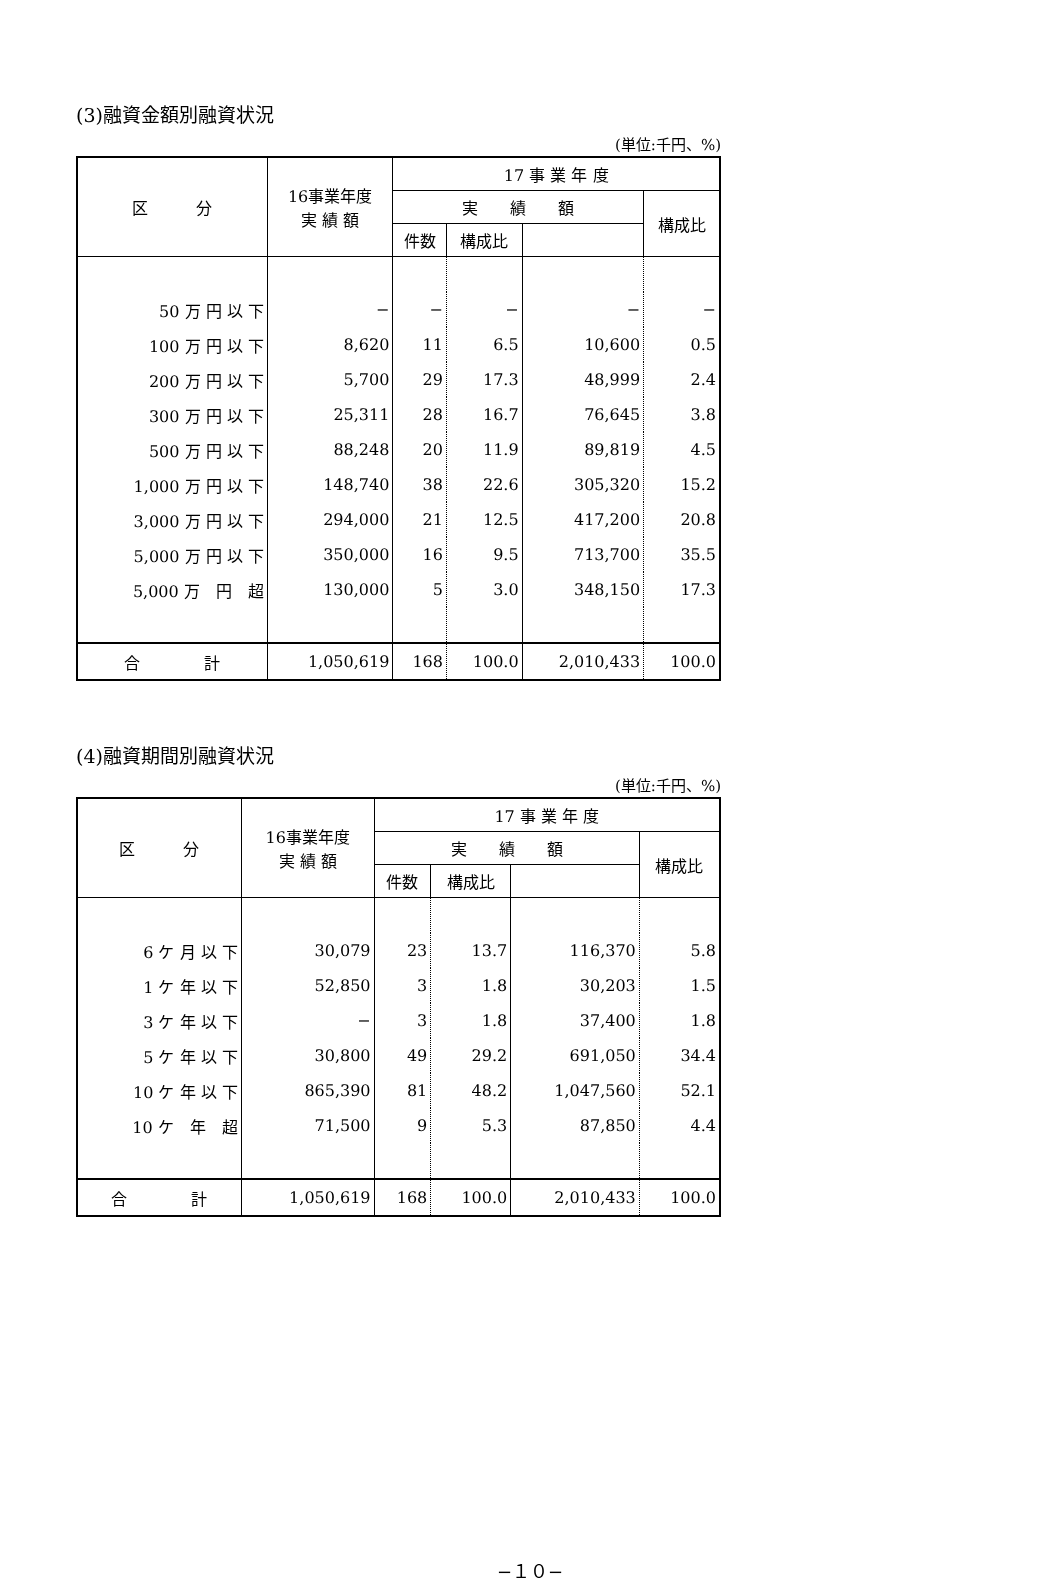(3)融資金額別融資状況
(単位:千円、%)
| 区 分 | 16事業年度 実 績 額 | 17 事 業 年 度 | | | |
| --- | --- | --- | --- | --- | --- |
| | | 実 績 額 | | | 構成比 |
| | | 件数 | 構成比 | | |
| 50 万 円 以 下 | − | − | − | − | − |
| 100 万 円 以 下 | 8,620 | 11 | 6.5 | 10,600 | 0.5 |
| 200 万 円 以 下 | 5,700 | 29 | 17.3 | 48,999 | 2.4 |
| 300 万 円 以 下 | 25,311 | 28 | 16.7 | 76,645 | 3.8 |
| 500 万 円 以 下 | 88,248 | 20 | 11.9 | 89,819 | 4.5 |
| 1,000 万 円 以 下 | 148,740 | 38 | 22.6 | 305,320 | 15.2 |
| 3,000 万 円 以 下 | 294,000 | 21 | 12.5 | 417,200 | 20.8 |
| 5,000 万 円 以 下 | 350,000 | 16 | 9.5 | 713,700 | 35.5 |
| 5,000 万 円 超 | 130,000 | 5 | 3.0 | 348,150 | 17.3 |
| 合 計 | 1,050,619 | 168 | 100.0 | 2,010,433 | 100.0 |
(4)融資期間別融資状況
(単位:千円、%)
| 区 分 | 16事業年度 実 績 額 | 17 事 業 年 度 | | | |
| --- | --- | --- | --- | --- | --- |
| | | 実 績 額 | | | 構成比 |
| | | 件数 | 構成比 | | |
| 6 ケ 月 以 下 | 30,079 | 23 | 13.7 | 116,370 | 5.8 |
| 1 ケ 年 以 下 | 52,850 | 3 | 1.8 | 30,203 | 1.5 |
| 3 ケ 年 以 下 | − | 3 | 1.8 | 37,400 | 1.8 |
| 5 ケ 年 以 下 | 30,800 | 49 | 29.2 | 691,050 | 34.4 |
| 10 ケ 年 以 下 | 865,390 | 81 | 48.2 | 1,047,560 | 52.1 |
| 10 ケ 年 超 | 71,500 | 9 | 5.3 | 87,850 | 4.4 |
| 合 計 | 1,050,619 | 168 | 100.0 | 2,010,433 | 100.0 |
−１０−